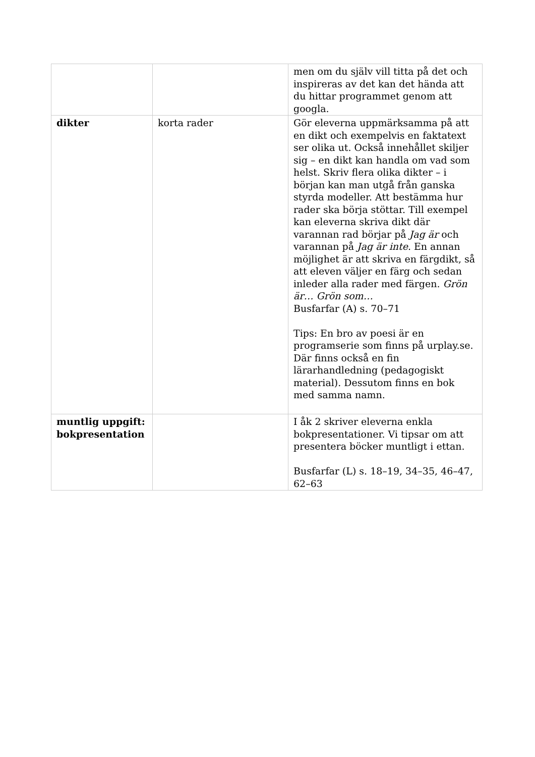| | | men om du själv vill titta på det och inspireras av det kan det hända att du hittar programmet genom att googla. |
| dikter | korta rader | Gör eleverna uppmärksamma på att en dikt och exempelvis en faktatext ser olika ut. Också innehållet skiljer sig – en dikt kan handla om vad som helst. Skriv flera olika dikter – i början kan man utgå från ganska styrda modeller. Att bestämma hur rader ska börja stöttar. Till exempel kan eleverna skriva dikt där varannan rad börjar på Jag är och varannan på Jag är inte . En annan möjlighet är att skriva en färgdikt, så att eleven väljer en färg och sedan inleder alla rader med färgen. Grön är… Grön som… Busfarfar (A) s. 70–71 Tips: En bro av poesi är en programserie som finns på urplay.se. Där finns också en fin lärarhandledning (pedagogiskt material). Dessutom finns en bok med samma namn. |
| muntlig uppgift: bokpresentation | | I åk 2 skriver eleverna enkla bokpresentationer. Vi tipsar om att presentera böcker muntligt i ettan. Busfarfar (L) s. 18–19, 34–35, 46–47, 62–63 |